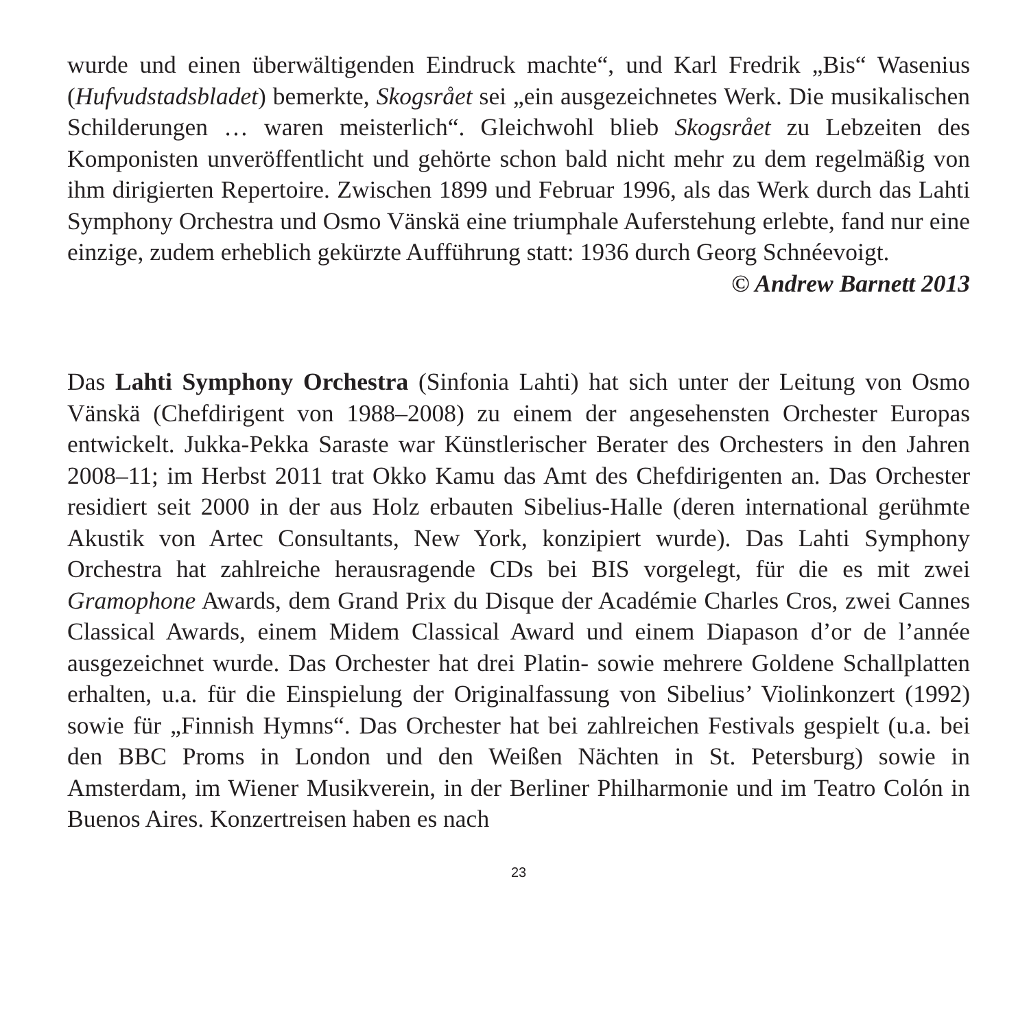wurde und einen überwältigenden Eindruck machte“, und Karl Fredrik „Bis“ Wasenius (Hufvudstadsbladet) bemerkte, Skogsrået sei „ein ausgezeichnetes Werk. Die musikalischen Schilderungen … waren meisterlich“. Gleichwohl blieb Skogsrået zu Lebzeiten des Komponisten unveröffentlicht und gehörte schon bald nicht mehr zu dem regelmäßig von ihm dirigierten Repertoire. Zwischen 1899 und Februar 1996, als das Werk durch das Lahti Symphony Orchestra und Osmo Vänskä eine triumphale Auferstehung erlebte, fand nur eine einzige, zudem erheblich gekürzte Aufführung statt: 1936 durch Georg Schnéevoigt.
© Andrew Barnett 2013
Das Lahti Symphony Orchestra (Sinfonia Lahti) hat sich unter der Leitung von Osmo Vänskä (Chefdirigent von 1988–2008) zu einem der angesehensten Orchester Europas entwickelt. Jukka-Pekka Saraste war Künstlerischer Berater des Orchesters in den Jahren 2008–11; im Herbst 2011 trat Okko Kamu das Amt des Chefdirigenten an. Das Orchester residiert seit 2000 in der aus Holz erbauten Sibelius-Halle (deren international gerühmte Akustik von Artec Consultants, New York, konzipiert wurde). Das Lahti Symphony Orchestra hat zahlreiche herausragende CDs bei BIS vorgelegt, für die es mit zwei Gramophone Awards, dem Grand Prix du Disque der Académie Charles Cros, zwei Cannes Classical Awards, einem Midem Classical Award und einem Diapason d’or de l’année ausgezeichnet wurde. Das Orchester hat drei Platin- sowie mehrere Goldene Schallplatten erhalten, u.a. für die Einspielung der Originalfassung von Sibelius’ Violinkonzert (1992) sowie für „Finnish Hymns“. Das Orchester hat bei zahlreichen Festivals gespielt (u.a. bei den BBC Proms in London und den Weißen Nächten in St. Petersburg) sowie in Amsterdam, im Wiener Musikverein, in der Berliner Philharmonie und im Teatro Colón in Buenos Aires. Konzertreisen haben es nach
23